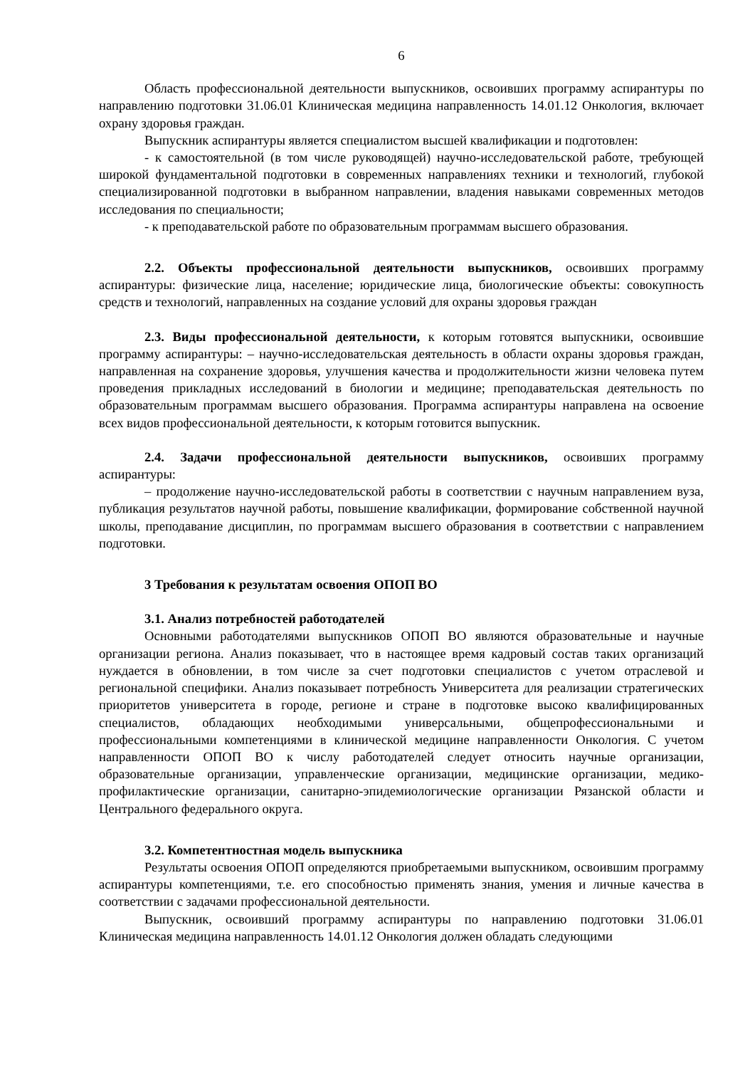6
Область профессиональной деятельности выпускников, освоивших программу аспирантуры по направлению подготовки 31.06.01 Клиническая медицина направленность 14.01.12 Онкология, включает охрану здоровья граждан.
Выпускник аспирантуры является специалистом высшей квалификации и подготовлен:
- к самостоятельной (в том числе руководящей) научно-исследовательской работе, требующей широкой фундаментальной подготовки в современных направлениях техники и технологий, глубокой специализированной подготовки в выбранном направлении, владения навыками современных методов исследования по специальности;
- к преподавательской работе по образовательным программам высшего образования.
2.2. Объекты профессиональной деятельности выпускников, освоивших программу аспирантуры: физические лица, население; юридические лица, биологические объекты: совокупность средств и технологий, направленных на создание условий для охраны здоровья граждан
2.3. Виды профессиональной деятельности, к которым готовятся выпускники, освоившие программу аспирантуры: – научно-исследовательская деятельность в области охраны здоровья граждан, направленная на сохранение здоровья, улучшения качества и продолжительности жизни человека путем проведения прикладных исследований в биологии и медицине; преподавательская деятельность по образовательным программам высшего образования. Программа аспирантуры направлена на освоение всех видов профессиональной деятельности, к которым готовится выпускник.
2.4. Задачи профессиональной деятельности выпускников, освоивших программу аспирантуры:
– продолжение научно-исследовательской работы в соответствии с научным направлением вуза, публикация результатов научной работы, повышение квалификации, формирование собственной научной школы, преподавание дисциплин, по программам высшего образования в соответствии с направлением подготовки.
3 Требования к результатам освоения ОПОП ВО
3.1. Анализ потребностей работодателей
Основными работодателями выпускников ОПОП ВО являются образовательные и научные организации региона. Анализ показывает, что в настоящее время кадровый состав таких организаций нуждается в обновлении, в том числе за счет подготовки специалистов с учетом отраслевой и региональной специфики. Анализ показывает потребность Университета для реализации стратегических приоритетов университета в городе, регионе и стране в подготовке высоко квалифицированных специалистов, обладающих необходимыми универсальными, общепрофессиональными и профессиональными компетенциями в клинической медицине направленности Онкология. С учетом направленности ОПОП ВО к числу работодателей следует относить научные организации, образовательные организации, управленческие организации, медицинские организации, медико-профилактические организации, санитарно-эпидемиологические организации Рязанской области и Центрального федерального округа.
3.2. Компетентностная модель выпускника
Результаты освоения ОПОП определяются приобретаемыми выпускником, освоившим программу аспирантуры компетенциями, т.е. его способностью применять знания, умения и личные качества в соответствии с задачами профессиональной деятельности.
Выпускник, освоивший программу аспирантуры по направлению подготовки 31.06.01 Клиническая медицина направленность 14.01.12 Онкология должен обладать следующими